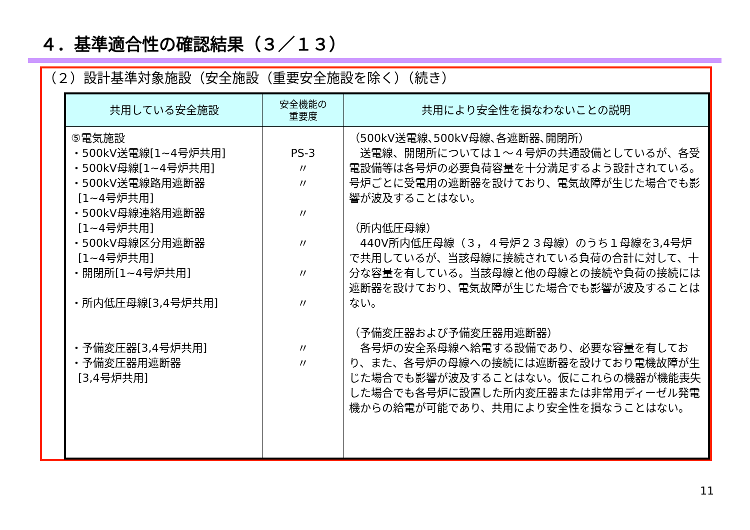４．基準適合性の確認結果（３／１３）
（２）設計基準対象施設（安全施設（重要安全施設を除く）（続き）
| 共用している安全施設 | 安全機能の 重要度 | 共用により安全性を損なわないことの説明 |
| --- | --- | --- |
| ⑤電気施設 ・500kV送電線[1~4号炉共用] ・500kV母線[1~4号炉共用] ・500kV送電線路用遮断器 [1~4号炉共用] ・500kV母線連絡用遮断器 [1~4号炉共用] ・500kV母線区分用遮断器 [1~4号炉共用] ・開閉所[1~4号炉共用] ・所内低圧母線[3,4号炉共用] ・予備変圧器[3,4号炉共用] ・予備変圧器用遮断器 [3,4号炉共用] | PS-3 〃 〃 〃 〃 〃 〃 〃 〃 | （500kV送電線､500kV母線､各遮断器､開閉所） 送電線、開閉所については１～４号炉の共通設備としているが、各受電設備等は各号炉の必要負荷容量を十分満足するよう設計されている。号炉ごとに受電用の遮断器を設けており、電気故障が生じた場合でも影響が波及することはない。 （所内低圧母線） 440V所内低圧母線（３，４号炉２３母線）のうち１母線を3,4号炉で共用しているが、当該母線に接続されている負荷の合計に対して、十分な容量を有している。当該母線と他の母線との接続や負荷の接続には遮断器を設けており、電気故障が生じた場合でも影響が波及することはない。 （予備変圧器および予備変圧器用遮断器） 各号炉の安全系母線へ給電する設備であり、必要な容量を有しており、また、各号炉の母線への接続には遮断器を設けており電機故障が生じた場合でも影響が波及することはない。仮にこれらの機器が機能喪失した場合でも各号炉に設置した所内変圧器または非常用ディーゼル発電機からの給電が可能であり、共用により安全性を損なうことはない。 |
11